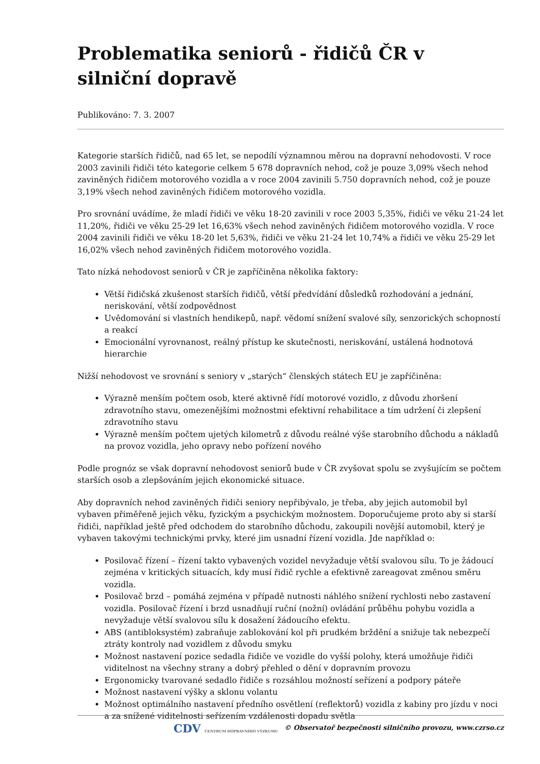Problematika seniorů - řidičů ČR v silniční dopravě
Publikováno: 7. 3. 2007
Kategorie starších řidičů, nad 65 let, se nepodílí významnou měrou na dopravní nehodovosti. V roce 2003 zavinili řidiči této kategorie celkem 5 678 dopravních nehod, což je pouze 3,09% všech nehod zaviněných řidičem motorového vozidla a v roce 2004 zavinili 5.750 dopravních nehod, což je pouze 3,19% všech nehod zaviněných řidičem motorového vozidla.
Pro srovnání uvádíme, že mladí řidiči ve věku 18-20 zavinili v roce 2003 5,35%, řidiči ve věku 21-24 let 11,20%, řidiči ve věku 25-29 let 16,63% všech nehod zaviněných řidičem motorového vozidla. V roce 2004 zavinili řidiči ve věku 18-20 let 5,63%, řidiči ve věku 21-24 let 10,74% a řidiči ve věku 25-29 let 16,02% všech nehod zaviněných řidičem motorového vozidla.
Tato nízká nehodovost seniorů v ČR je zapříčiněna několika faktory:
Větší řidičská zkušenost starších řidičů, větší předvídání důsledků rozhodování a jednání, neriskování, větší zodpovědnost
Uvědomování si vlastních hendikepů, např. vědomí snížení svalové síly, senzorických schopností a reakcí
Emocionální vyrovnanost, reálný přístup ke skutečnosti, neriskování, ustálená hodnotová hierarchie
Nižší nehodovost ve srovnání s seniory v „starých“ členských státech EU je zapříčiněna:
Výrazně menším počtem osob, které aktivně řídí motorové vozidlo, z důvodu zhoršení zdravotního stavu, omezenějšími možnostmi efektivní rehabilitace a tím udržení či zlepšení zdravotního stavu
Výrazně menším počtem ujetých kilometrů z důvodu reálné výše starobního důchodu a nákladů na provoz vozidla, jeho opravy nebo pořízení nového
Podle prognóz se však dopravní nehodovost seniorů bude v ČR zvyšovat spolu se zvyšujícím se počtem starších osob a zlepšováním jejich ekonomické situace.
Aby dopravních nehod zaviněných řidiči seniory nepřibývalo, je třeba, aby jejich automobil byl vybaven přiměřeně jejich věku, fyzickým a psychickým možnostem. Doporučujeme proto aby si starší řidiči, například ještě před odchodem do starobního důchodu, zakoupili novější automobil, který je vybaven takovými technickými prvky, které jim usnadní řízení vozidla. Jde například o:
Posilovač řízení – řízení takto vybavených vozidel nevyžaduje větší svalovou sílu. To je žádoucí zejména v kritických situacích, kdy musí řidič rychle a efektivně zareagovat změnou směru vozidla.
Posilovač brzd – pomáhá zejména v případě nutnosti náhlého snížení rychlosti nebo zastavení vozidla. Posilovač řízení i brzd usnadňují ruční (nožní) ovládání průběhu pohybu vozidla a nevyžaduje větší svalovou sílu k dosažení žádoucího efektu.
ABS (antibloksystém) zabraňuje zablokování kol při prudkém brždění a snižuje tak nebezpečí ztráty kontroly nad vozidlem z důvodu smyku
Možnost nastavení pozice sedadla řidiče ve vozidle do vyšší polohy, která umožňuje řidiči viditelnost na všechny strany a dobrý přehled o dění v dopravním provozu
Ergonomicky tvarované sedadlo řidiče s rozsáhlou možností seřízení a podpory páteře
Možnost nastavení výšky a sklonu volantu
Možnost optimálního nastavení předního osvětlení (reflektorů) vozidla z kabiny pro jízdu v noci a za snížené viditelnosti seřízením vzdálenosti dopadu světla
CDV CENTRUM DOPRAVNÍHO VÝZKUMU © Observatoř bezpečnosti silničního provozu, www.czrso.cz